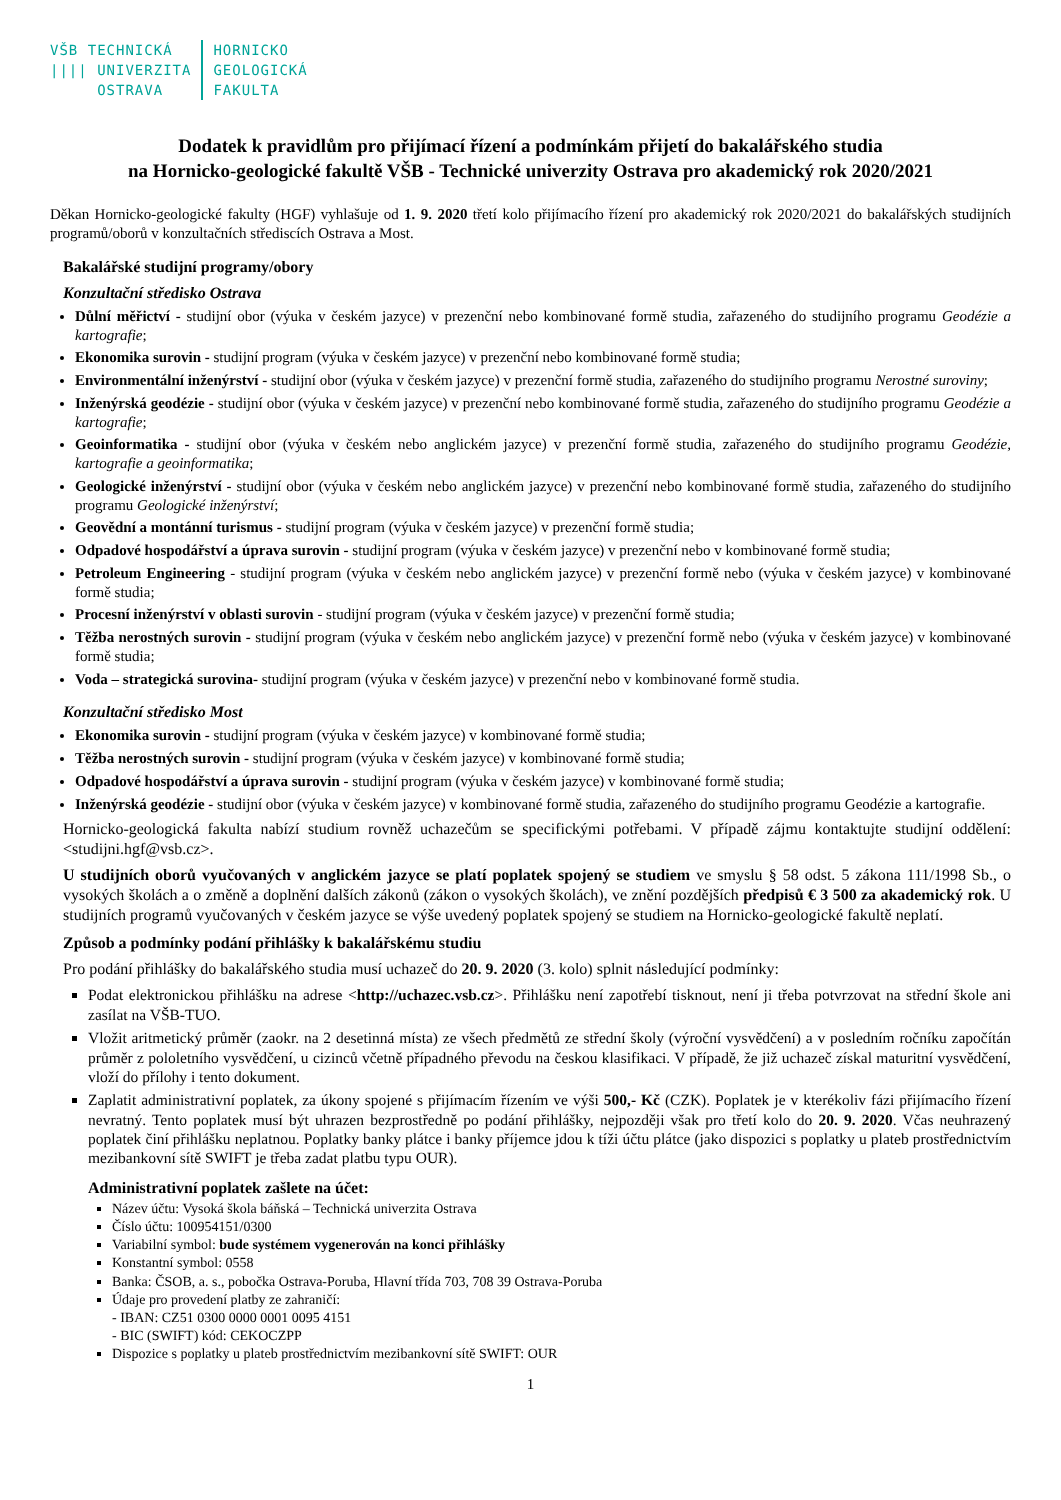VŠB TECHNICKÁ
|||| UNIVERZITA
OSTRAVA
HORNICKO
GEOLOGICKÁ
FAKULTA
Dodatek k pravidlům pro přijímací řízení a podmínkám přijetí do bakalářského studia
na Hornicko-geologické fakultě VŠB - Technické univerzity Ostrava pro akademický rok 2020/2021
Děkan Hornicko-geologické fakulty (HGF) vyhlašuje od 1. 9. 2020 třetí kolo přijímacího řízení pro akademický rok 2020/2021 do bakalářských studijních programů/oborů v konzultačních střediscích Ostrava a Most.
Bakalářské studijní programy/obory
Konzultační středisko Ostrava
Důlní měřictví - studijní obor (výuka v českém jazyce) v prezenční nebo kombinované formě studia, zařazeného do studijního programu Geodézie a kartografie;
Ekonomika surovin - studijní program (výuka v českém jazyce) v prezenční nebo kombinované formě studia;
Environmentální inženýrství - studijní obor (výuka v českém jazyce) v prezenční formě studia, zařazeného do studijního programu Nerostné suroviny;
Inženýrská geodézie - studijní obor (výuka v českém jazyce) v prezenční nebo kombinované formě studia, zařazeného do studijního programu Geodézie a kartografie;
Geoinformatika - studijní obor (výuka v českém nebo anglickém jazyce) v prezenční formě studia, zařazeného do studijního programu Geodézie, kartografie a geoinformatika;
Geologické inženýrství - studijní obor (výuka v českém nebo anglickém jazyce) v prezenční nebo kombinované formě studia, zařazeného do studijního programu Geologické inženýrství;
Geovědní a montánní turismus - studijní program (výuka v českém jazyce) v prezenční formě studia;
Odpadové hospodářství a úprava surovin - studijní program (výuka v českém jazyce) v prezenční nebo v kombinované formě studia;
Petroleum Engineering - studijní program (výuka v českém nebo anglickém jazyce) v prezenční formě nebo (výuka v českém jazyce) v kombinované formě studia;
Procesní inženýrství v oblasti surovin - studijní program (výuka v českém jazyce) v prezenční formě studia;
Těžba nerostných surovin - studijní program (výuka v českém nebo anglickém jazyce) v prezenční formě nebo (výuka v českém jazyce) v kombinované formě studia;
Voda – strategická surovina- studijní program (výuka v českém jazyce) v prezenční nebo v kombinované formě studia.
Konzultační středisko Most
Ekonomika surovin - studijní program (výuka v českém jazyce) v kombinované formě studia;
Těžba nerostných surovin - studijní program (výuka v českém jazyce) v kombinované formě studia;
Odpadové hospodářství a úprava surovin - studijní program (výuka v českém jazyce) v kombinované formě studia;
Inženýrská geodézie - studijní obor (výuka v českém jazyce) v kombinované formě studia, zařazeného do studijního programu Geodézie a kartografie.
Hornicko-geologická fakulta nabízí studium rovněž uchazečům se specifickými potřebami. V případě zájmu kontaktujte studijní oddělení: <studijni.hgf@vsb.cz>.
U studijních oborů vyučovaných v anglickém jazyce se platí poplatek spojený se studiem ve smyslu § 58 odst. 5 zákona 111/1998 Sb., o vysokých školách a o změně a doplnění dalších zákonů (zákon o vysokých školách), ve znění pozdějších předpisů € 3 500 za akademický rok. U studijních programů vyučovaných v českém jazyce se výše uvedený poplatek spojený se studiem na Hornicko-geologické fakultě neplatí.
Způsob a podmínky podání přihlášky k bakalářskému studiu
Pro podání přihlášky do bakalářského studia musí uchazeč do 20. 9. 2020 (3. kolo) splnit následující podmínky:
Podat elektronickou přihlášku na adrese <http://uchazec.vsb.cz>. Přihlášku není zapotřebí tisknout, není ji třeba potvrzovat na střední škole ani zasílat na VŠB-TUO.
Vložit aritmetický průměr (zaokr. na 2 desetinná místa) ze všech předmětů ze střední školy (výroční vysvědčení) a v posledním ročníku započítán průměr z pololetního vysvědčení, u cizinců včetně případného převodu na českou klasifikaci. V případě, že již uchazeč získal maturitní vysvědčení, vloží do přílohy i tento dokument.
Zaplatit administrativní poplatek, za úkony spojené s přijímacím řízením ve výši 500,- Kč (CZK). Poplatek je v kterékoliv fázi přijímacího řízení nevratný. Tento poplatek musí být uhrazen bezprostředně po podání přihlášky, nejpozději však pro třetí kolo do 20. 9. 2020. Včas neuhrazený poplatek činí přihlášku neplatnou. Poplatky banky plátce i banky příjemce jdou k tíži účtu plátce (jako dispozici s poplatky u plateb prostřednictvím mezibankovní sítě SWIFT je třeba zadat platbu typu OUR).
Administrativní poplatek zašlete na účet:
Název účtu: Vysoká škola báňská – Technická univerzita Ostrava
Číslo účtu: 100954151/0300
Variabilní symbol: bude systémem vygenerován na konci přihlášky
Konstantní symbol: 0558
Banka: ČSOB, a. s., pobočka Ostrava-Poruba, Hlavní třída 703, 708 39 Ostrava-Poruba
Údaje pro provedení platby ze zahraničí:
- IBAN: CZ51 0300 0000 0001 0095 4151
- BIC (SWIFT) kód: CEKOCZPP
Dispozice s poplatky u plateb prostřednictvím mezibankovní sítě SWIFT: OUR
1